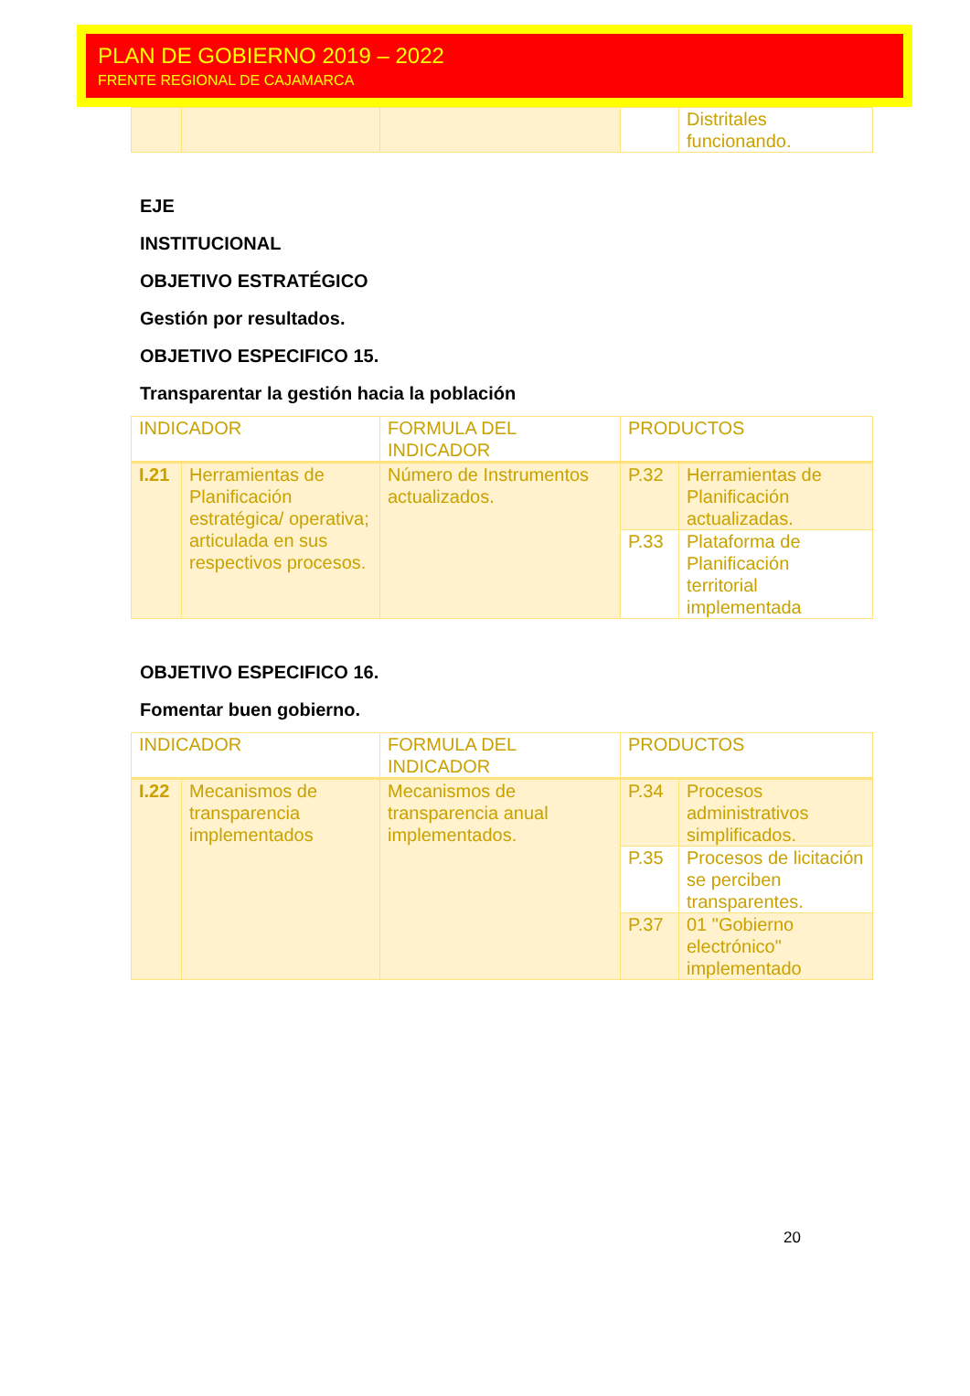PLAN DE GOBIERNO 2019 – 2022
FRENTE REGIONAL DE CAJAMARCA
| | | | | Distritales funcionando. |
EJE
INSTITUCIONAL
OBJETIVO ESTRATÉGICO
Gestión por resultados.
OBJETIVO ESPECIFICO 15.
Transparentar la gestión hacia la población
| INDICADOR | | FORMULA DEL INDICADOR | PRODUCTOS | |
| --- | --- | --- | --- | --- |
| I.21 | Herramientas de Planificación estratégica/ operativa; articulada en sus respectivos procesos. | Número de Instrumentos actualizados. | P.32 | Herramientas de Planificación actualizadas. |
| | | | P.33 | Plataforma de Planificación territorial implementada |
OBJETIVO ESPECIFICO 16.
Fomentar buen gobierno.
| INDICADOR | | FORMULA DEL INDICADOR | PRODUCTOS | |
| --- | --- | --- | --- | --- |
| I.22 | Mecanismos de transparencia implementados | Mecanismos de transparencia anual implementados. | P.34 | Procesos administrativos simplificados. |
| | | | P.35 | Procesos de licitación se perciben transparentes. |
| | | | P.37 | 01 "Gobierno electrónico" implementado |
20